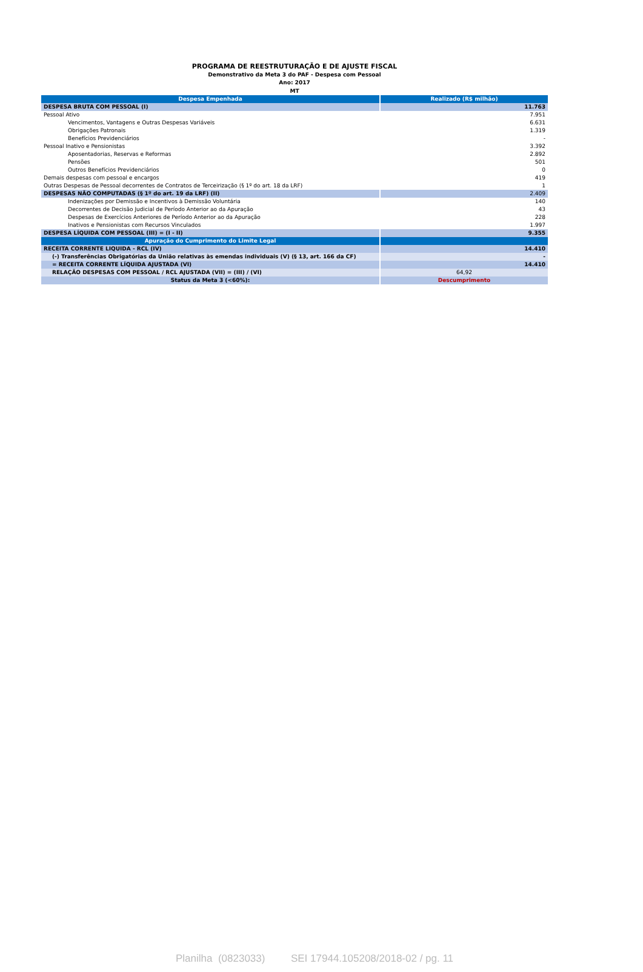PROGRAMA DE REESTRUTURAÇÃO E DE AJUSTE FISCAL
Demonstrativo da Meta 3 do PAF - Despesa com Pessoal
Ano: 2017
MT
| Despesa Empenhada | Realizado (R$ milhão) |
| --- | --- |
| DESPESA BRUTA COM PESSOAL (I) | 11.763 |
| Pessoal Ativo | 7.951 |
| Vencimentos, Vantagens e Outras Despesas Variáveis | 6.631 |
| Obrigações Patronais | 1.319 |
| Benefícios Previdenciários | - |
| Pessoal Inativo e Pensionistas | 3.392 |
| Aposentadorias, Reservas e Reformas | 2.892 |
| Pensões | 501 |
| Outros Benefícios Previdenciários | 0 |
| Demais despesas com pessoal e encargos | 419 |
| Outras Despesas de Pessoal decorrentes de Contratos de Terceirização (§ 1º do art. 18 da LRF) | 1 |
| DESPESAS NÃO COMPUTADAS (§ 1º do art. 19 da LRF) (II) | 2.409 |
| Indenizações por Demissão e Incentivos à Demissão Voluntária | 140 |
| Decorrentes de Decisão Judicial de Período Anterior ao da Apuração | 43 |
| Despesas de Exercícios Anteriores de Período Anterior ao da Apuração | 228 |
| Inativos e Pensionistas com Recursos Vinculados | 1.997 |
| DESPESA LÍQUIDA COM PESSOAL (III) = (I - II) | 9.355 |
| Apuração do Cumprimento do Limite Legal | |
| RECEITA CORRENTE LIQUIDA - RCL (IV) | 14.410 |
| (-) Transferências Obrigatórias da União relativas às emendas individuais (V) (§ 13, art. 166 da CF) | - |
| = RECEITA CORRENTE LÍQUIDA AJUSTADA (VI) | 14.410 |
| RELAÇÃO DESPESAS COM PESSOAL / RCL AJUSTADA (VII) = (III) / (VI) | 64,92 |
| Status da Meta 3 (<60%): | Descumprimento |
Planilha (0823033) SEI 17944.105208/2018-02 / pg. 11